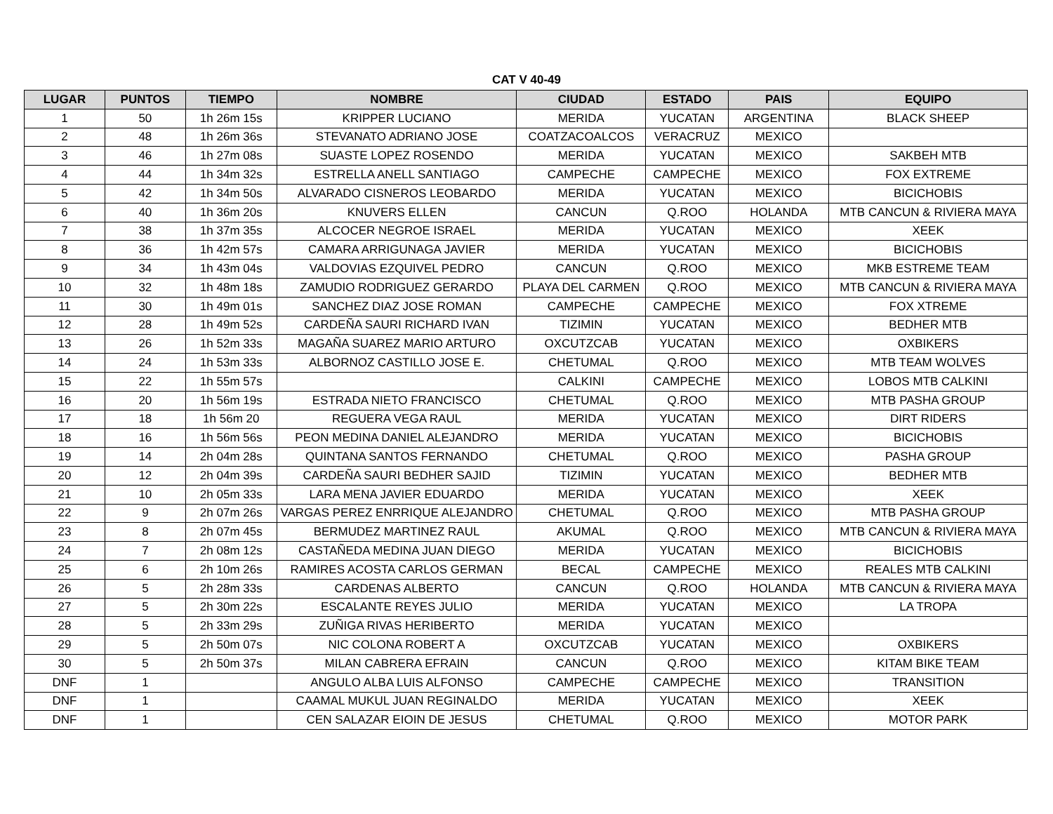CAT V 40-49
| LUGAR | PUNTOS | TIEMPO | NOMBRE | CIUDAD | ESTADO | PAIS | EQUIPO |
| --- | --- | --- | --- | --- | --- | --- | --- |
| 1 | 50 | 1h 26m 15s | KRIPPER LUCIANO | MERIDA | YUCATAN | ARGENTINA | BLACK SHEEP |
| 2 | 48 | 1h 26m 36s | STEVANATO ADRIANO JOSE | COATZACOALCOS | VERACRUZ | MEXICO | |
| 3 | 46 | 1h 27m 08s | SUASTE LOPEZ ROSENDO | MERIDA | YUCATAN | MEXICO | SAKBEH MTB |
| 4 | 44 | 1h 34m 32s | ESTRELLA ANELL SANTIAGO | CAMPECHE | CAMPECHE | MEXICO | FOX EXTREME |
| 5 | 42 | 1h 34m 50s | ALVARADO CISNEROS LEOBARDO | MERIDA | YUCATAN | MEXICO | BICICHOBIS |
| 6 | 40 | 1h 36m 20s | KNUVERS ELLEN | CANCUN | Q.ROO | HOLANDA | MTB CANCUN & RIVIERA MAYA |
| 7 | 38 | 1h 37m 35s | ALCOCER NEGROE ISRAEL | MERIDA | YUCATAN | MEXICO | XEEK |
| 8 | 36 | 1h 42m 57s | CAMARA ARRIGUNAGA JAVIER | MERIDA | YUCATAN | MEXICO | BICICHOBIS |
| 9 | 34 | 1h 43m 04s | VALDOVIAS EZQUIVEL PEDRO | CANCUN | Q.ROO | MEXICO | MKB ESTREME TEAM |
| 10 | 32 | 1h 48m 18s | ZAMUDIO RODRIGUEZ GERARDO | PLAYA DEL CARMEN | Q.ROO | MEXICO | MTB CANCUN & RIVIERA MAYA |
| 11 | 30 | 1h 49m 01s | SANCHEZ DIAZ JOSE ROMAN | CAMPECHE | CAMPECHE | MEXICO | FOX XTREME |
| 12 | 28 | 1h 49m 52s | CARDEÑA SAURI RICHARD IVAN | TIZIMIN | YUCATAN | MEXICO | BEDHER MTB |
| 13 | 26 | 1h 52m 33s | MAGAÑA SUAREZ MARIO ARTURO | OXCUTZCAB | YUCATAN | MEXICO | OXBIKERS |
| 14 | 24 | 1h 53m 33s | ALBORNOZ CASTILLO JOSE E. | CHETUMAL | Q.ROO | MEXICO | MTB TEAM WOLVES |
| 15 | 22 | 1h 55m 57s | | CALKINI | CAMPECHE | MEXICO | LOBOS MTB CALKINI |
| 16 | 20 | 1h 56m 19s | ESTRADA NIETO FRANCISCO | CHETUMAL | Q.ROO | MEXICO | MTB PASHA GROUP |
| 17 | 18 | 1h 56m 20 | REGUERA VEGA RAUL | MERIDA | YUCATAN | MEXICO | DIRT RIDERS |
| 18 | 16 | 1h 56m 56s | PEON MEDINA DANIEL ALEJANDRO | MERIDA | YUCATAN | MEXICO | BICICHOBIS |
| 19 | 14 | 2h 04m 28s | QUINTANA SANTOS FERNANDO | CHETUMAL | Q.ROO | MEXICO | PASHA GROUP |
| 20 | 12 | 2h 04m 39s | CARDEÑA SAURI BEDHER SAJID | TIZIMIN | YUCATAN | MEXICO | BEDHER MTB |
| 21 | 10 | 2h 05m 33s | LARA MENA JAVIER EDUARDO | MERIDA | YUCATAN | MEXICO | XEEK |
| 22 | 9 | 2h 07m 26s | VARGAS PEREZ ENRRIQUE ALEJANDRO | CHETUMAL | Q.ROO | MEXICO | MTB PASHA GROUP |
| 23 | 8 | 2h 07m 45s | BERMUDEZ MARTINEZ RAUL | AKUMAL | Q.ROO | MEXICO | MTB CANCUN & RIVIERA MAYA |
| 24 | 7 | 2h 08m 12s | CASTAÑEDA MEDINA JUAN DIEGO | MERIDA | YUCATAN | MEXICO | BICICHOBIS |
| 25 | 6 | 2h 10m 26s | RAMIRES ACOSTA CARLOS GERMAN | BECAL | CAMPECHE | MEXICO | REALES MTB CALKINI |
| 26 | 5 | 2h 28m 33s | CARDENAS ALBERTO | CANCUN | Q.ROO | HOLANDA | MTB CANCUN & RIVIERA MAYA |
| 27 | 5 | 2h 30m 22s | ESCALANTE REYES JULIO | MERIDA | YUCATAN | MEXICO | LA TROPA |
| 28 | 5 | 2h 33m 29s | ZUÑIGA RIVAS HERIBERTO | MERIDA | YUCATAN | MEXICO | |
| 29 | 5 | 2h 50m 07s | NIC COLONA ROBERT A | OXCUTZCAB | YUCATAN | MEXICO | OXBIKERS |
| 30 | 5 | 2h 50m 37s | MILAN CABRERA EFRAIN | CANCUN | Q.ROO | MEXICO | KITAM BIKE TEAM |
| DNF | 1 | | ANGULO ALBA LUIS ALFONSO | CAMPECHE | CAMPECHE | MEXICO | TRANSITION |
| DNF | 1 | | CAAMAL MUKUL JUAN REGINALDO | MERIDA | YUCATAN | MEXICO | XEEK |
| DNF | 1 | | CEN SALAZAR EIOIN DE JESUS | CHETUMAL | Q.ROO | MEXICO | MOTOR PARK |